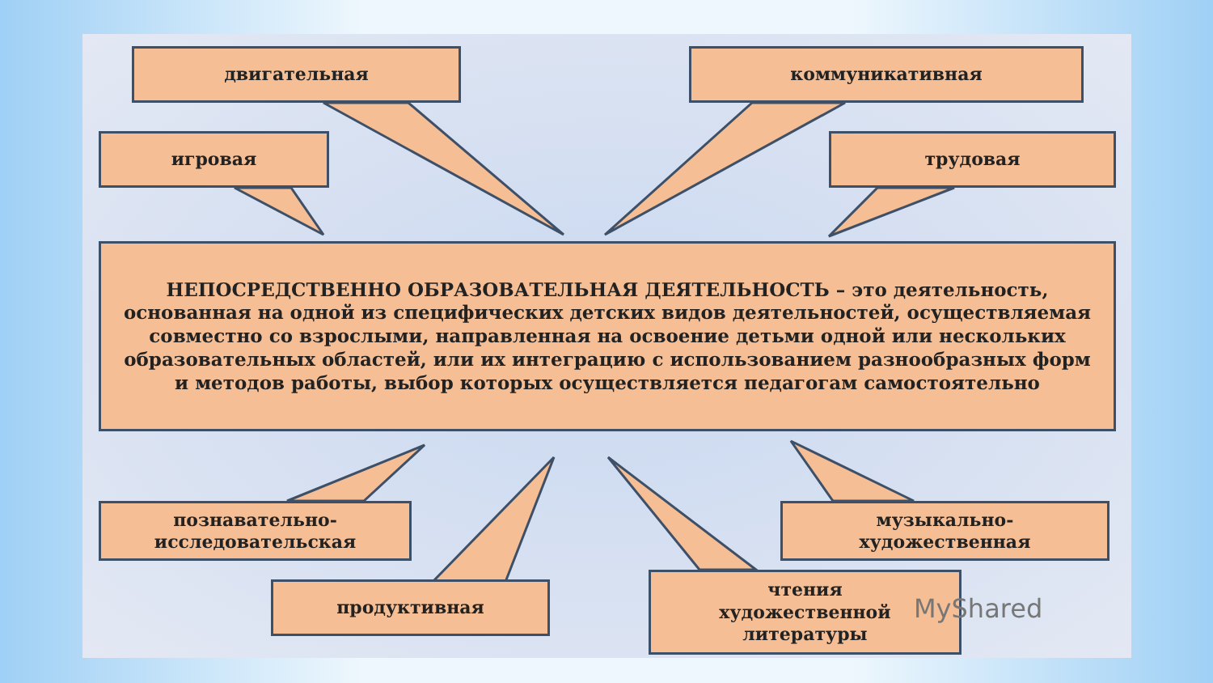двигательная коммуникативная
игровая трудовая
НЕПОСРЕДСТВЕННО ОБРАЗОВАТЕЛЬНАЯ ДЕЯТЕЛЬНОСТЬ – это деятельность, основанная на одной из специфических детских видов деятельностей, осуществляемая совместно со взрослыми, направленная на освоение детьми одной или нескольких образовательных областей, или их интеграцию с использованием разнообразных форм и методов работы, выбор которых осуществляется педагогам самостоятельно
познавательно-
исследовательская
музыкально-
художественная
продуктивная
чтения
художественной
литературы
MyShared